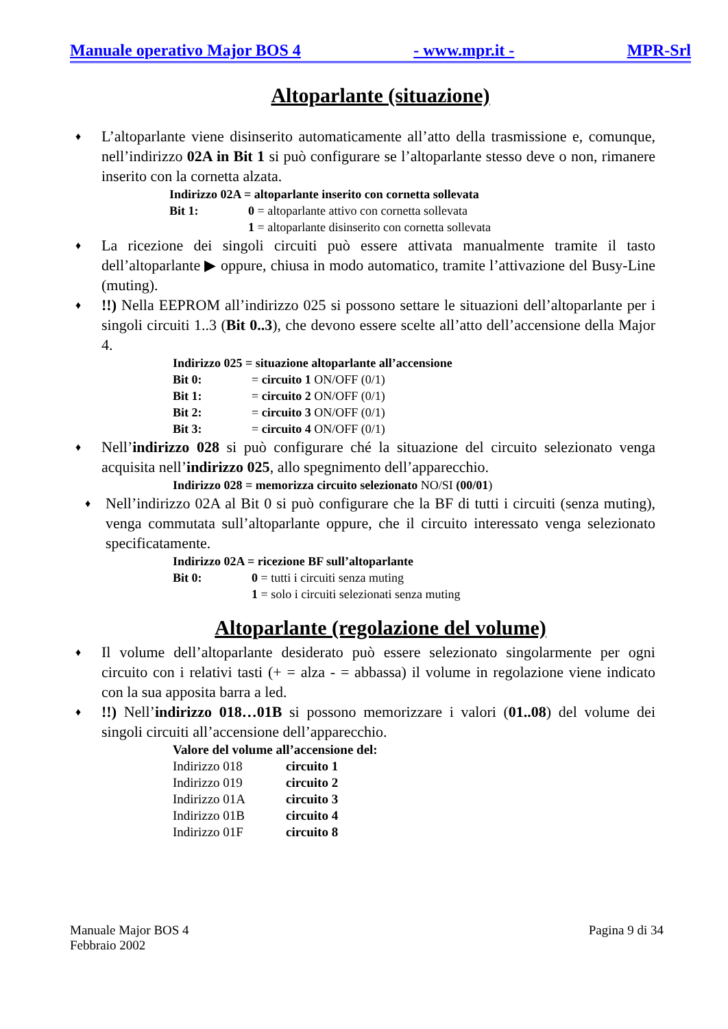Manuale operativo Major BOS 4 - www.mpr.it - MPR-Srl
Altoparlante (situazione)
♦ L’altoparlante viene disinserito automaticamente all’atto della trasmissione e, comunque, nell’indirizzo 02A in Bit 1 si può configurare se l’altoparlante stesso deve o non, rimanere inserito con la cornetta alzata.
Indirizzo 02A = altoparlante inserito con cornetta sollevata
Bit 1: 0 = altoparlante attivo con cornetta sollevata
1 = altoparlante disinserito con cornetta sollevata
♦ La ricezione dei singoli circuiti può essere attivata manualmente tramite il tasto dell’altoparlante ▶ oppure, chiusa in modo automatico, tramite l’attivazione del Busy-Line (muting).
♦!!) Nella EEPROM all’indirizzo 025 si possono settare le situazioni dell’altoparlante per i singoli circuiti 1..3 (Bit 0..3), che devono essere scelte all’atto dell’accensione della Major 4.
Indirizzo 025 = situazione altoparlante all’accensione
Bit 0: = circuito 1 ON/OFF (0/1)
Bit 1: = circuito 2 ON/OFF (0/1)
Bit 2: = circuito 3 ON/OFF (0/1)
Bit 3: = circuito 4 ON/OFF (0/1)
♦ Nell’indirizzo 028 si può configurare ché la situazione del circuito selezionato venga acquisita nell’indirizzo 025, allo spegnimento dell’apparecchio.
Indirizzo 028 = memorizza circuito selezionato NO/SI (00/01)
♦ Nell’indirizzo 02A al Bit 0 si può configurare che la BF di tutti i circuiti (senza muting), venga commutata sull’altoparlante oppure, che il circuito interessato venga selezionato specificatamente.
Indirizzo 02A = ricezione BF sull’altoparlante
Bit 0: 0 = tutti i circuiti senza muting
1 = solo i circuiti selezionati senza muting
Altoparlante (regolazione del volume)
♦ Il volume dell’altoparlante desiderato può essere selezionato singolarmente per ogni circuito con i relativi tasti (+ = alza - = abbassa) il volume in regolazione viene indicato con la sua apposita barra a led.
♦!!) Nell’indirizzo 018…01B si possono memorizzare i valori (01..08) del volume dei singoli circuiti all’accensione dell’apparecchio.
Valore del volume all’accensione del:
Indirizzo 018 circuito 1
Indirizzo 019 circuito 2
Indirizzo 01A circuito 3
Indirizzo 01B circuito 4
Indirizzo 01F circuito 8
Manuale Major BOS 4
Febbraio 2002 Pagina 9 di 34